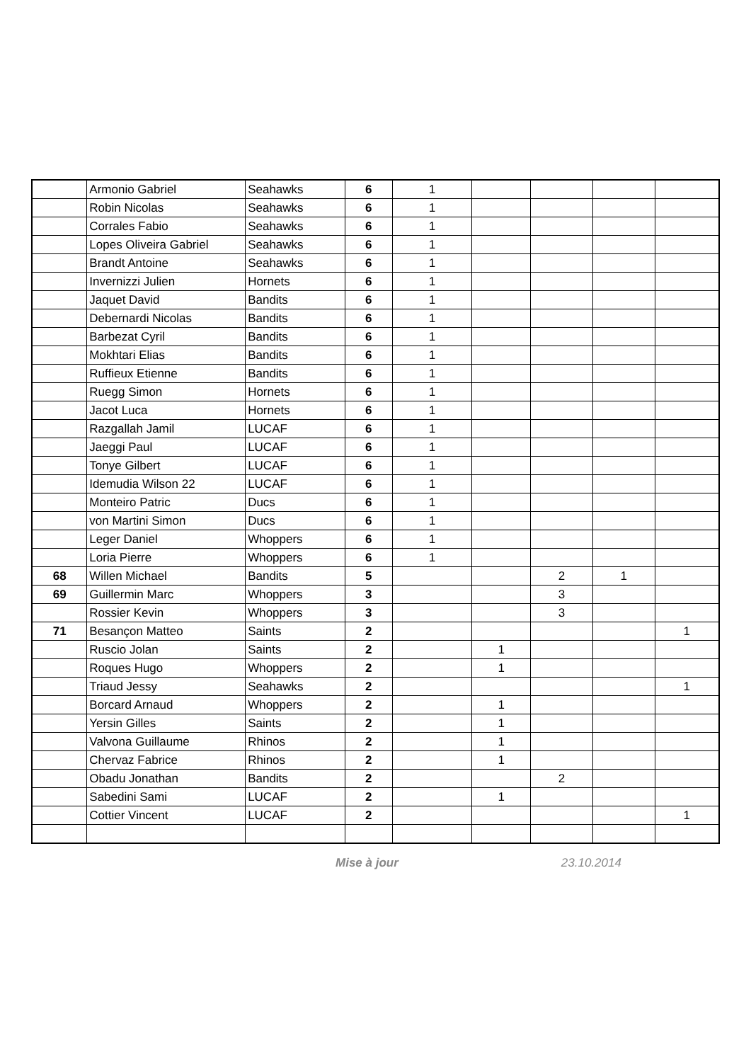| | Armonio Gabriel | Seahawks | 6 | 1 | | | | |
| | Robin Nicolas | Seahawks | 6 | 1 | | | | |
| | Corrales Fabio | Seahawks | 6 | 1 | | | | |
| | Lopes Oliveira Gabriel | Seahawks | 6 | 1 | | | | |
| | Brandt Antoine | Seahawks | 6 | 1 | | | | |
| | Invernizzi Julien | Hornets | 6 | 1 | | | | |
| | Jaquet David | Bandits | 6 | 1 | | | | |
| | Debernardi Nicolas | Bandits | 6 | 1 | | | | |
| | Barbezat Cyril | Bandits | 6 | 1 | | | | |
| | Mokhtari Elias | Bandits | 6 | 1 | | | | |
| | Ruffieux Etienne | Bandits | 6 | 1 | | | | |
| | Ruegg Simon | Hornets | 6 | 1 | | | | |
| | Jacot Luca | Hornets | 6 | 1 | | | | |
| | Razgallah Jamil | LUCAF | 6 | 1 | | | | |
| | Jaeggi Paul | LUCAF | 6 | 1 | | | | |
| | Tonye Gilbert | LUCAF | 6 | 1 | | | | |
| | Idemudia Wilson 22 | LUCAF | 6 | 1 | | | | |
| | Monteiro Patric | Ducs | 6 | 1 | | | | |
| | von Martini Simon | Ducs | 6 | 1 | | | | |
| | Leger Daniel | Whoppers | 6 | 1 | | | | |
| | Loria Pierre | Whoppers | 6 | 1 | | | | |
| 68 | Willen Michael | Bandits | 5 | | | 2 | 1 | |
| 69 | Guillermin Marc | Whoppers | 3 | | | 3 | | |
| | Rossier Kevin | Whoppers | 3 | | | 3 | | |
| 71 | Besançon Matteo | Saints | 2 | | | | | 1 |
| | Ruscio Jolan | Saints | 2 | | 1 | | | |
| | Roques Hugo | Whoppers | 2 | | 1 | | | |
| | Triaud Jessy | Seahawks | 2 | | | | | 1 |
| | Borcard Arnaud | Whoppers | 2 | | 1 | | | |
| | Yersin Gilles | Saints | 2 | | 1 | | | |
| | Valvona Guillaume | Rhinos | 2 | | 1 | | | |
| | Chervaz Fabrice | Rhinos | 2 | | 1 | | | |
| | Obadu Jonathan | Bandits | 2 | | | 2 | | |
| | Sabedini Sami | LUCAF | 2 | | 1 | | | |
| | Cottier Vincent | LUCAF | 2 | | | | | 1 |
Mise à jour 23.10.2014